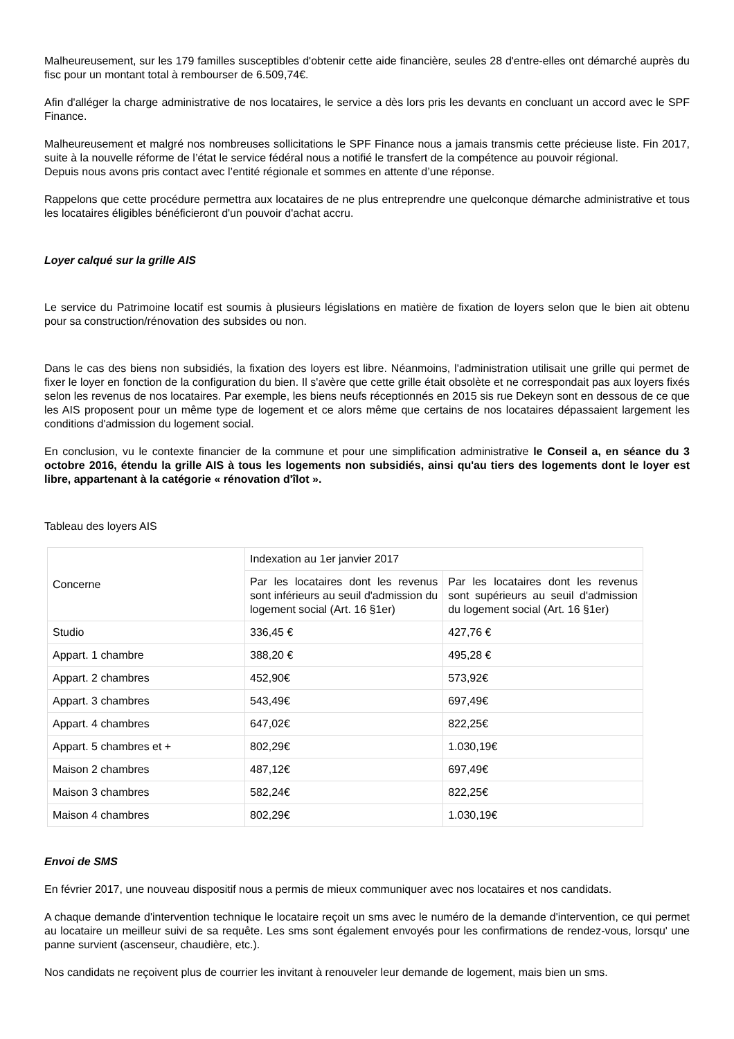Malheureusement, sur les 179 familles susceptibles d'obtenir cette aide financière, seules 28 d'entre-elles ont démarché auprès du fisc pour un montant total à rembourser de 6.509,74€.
Afin d'alléger la charge administrative de nos locataires, le service a dès lors pris les devants en concluant un accord avec le SPF Finance.
Malheureusement et malgré nos nombreuses sollicitations le SPF Finance nous a jamais transmis cette précieuse liste. Fin 2017, suite à la nouvelle réforme de l’état le service fédéral nous a notifié le transfert de la compétence au pouvoir régional.
Depuis nous avons pris contact avec l’entité régionale et sommes en attente d’une réponse.
Rappelons que cette procédure permettra aux locataires de ne plus entreprendre une quelconque démarche administrative et tous les locataires éligibles bénéficieront d'un pouvoir d'achat accru.
Loyer calqué sur la grille AIS
Le service du Patrimoine locatif est soumis à plusieurs législations en matière de fixation de loyers selon que le bien ait obtenu pour sa construction/rénovation des subsides ou non.
Dans le cas des biens non subsidiés, la fixation des loyers est libre. Néanmoins, l'administration utilisait une grille qui permet de fixer le loyer en fonction de la configuration du bien. Il s'avère que cette grille était obsolète et ne correspondait pas aux loyers fixés selon les revenus de nos locataires. Par exemple, les biens neufs réceptionnés en 2015 sis rue Dekeyn sont en dessous de ce que les AIS proposent pour un même type de logement et ce alors même que certains de nos locataires dépassaient largement les conditions d'admission du logement social.
En conclusion, vu le contexte financier de la commune et pour une simplification administrative le Conseil a, en séance du 3 octobre 2016, étendu la grille AIS à tous les logements non subsidiés, ainsi qu'au tiers des logements dont le loyer est libre, appartenant à la catégorie « rénovation d'îlot ».
Tableau des loyers AIS
| Concerne | Indexation au 1er janvier 2017 | |
| | Par les locataires dont les revenus sont inférieurs au seuil d'admission du logement social (Art. 16 §1er) | Par les locataires dont les revenus sont supérieurs au seuil d'admission du logement social (Art. 16 §1er) |
| Studio | 336,45 € | 427,76 € |
| Appart. 1 chambre | 388,20 € | 495,28 € |
| Appart. 2 chambres | 452,90€ | 573,92€ |
| Appart. 3 chambres | 543,49€ | 697,49€ |
| Appart. 4 chambres | 647,02€ | 822,25€ |
| Appart. 5 chambres et + | 802,29€ | 1.030,19€ |
| Maison 2 chambres | 487,12€ | 697,49€ |
| Maison 3 chambres | 582,24€ | 822,25€ |
| Maison 4 chambres | 802,29€ | 1.030,19€ |
Envoi de SMS
En février 2017, une nouveau dispositif nous a permis de mieux communiquer avec nos locataires et nos candidats.
A chaque demande d'intervention technique le locataire reçoit un sms avec le numéro de la demande d'intervention, ce qui permet au locataire un meilleur suivi de sa requête. Les sms sont également envoyés pour les confirmations de rendez-vous, lorsqu' une panne survient (ascenseur, chaudière, etc.).
Nos candidats ne reçoivent plus de courrier les invitant à renouveler leur demande de logement, mais bien un sms.